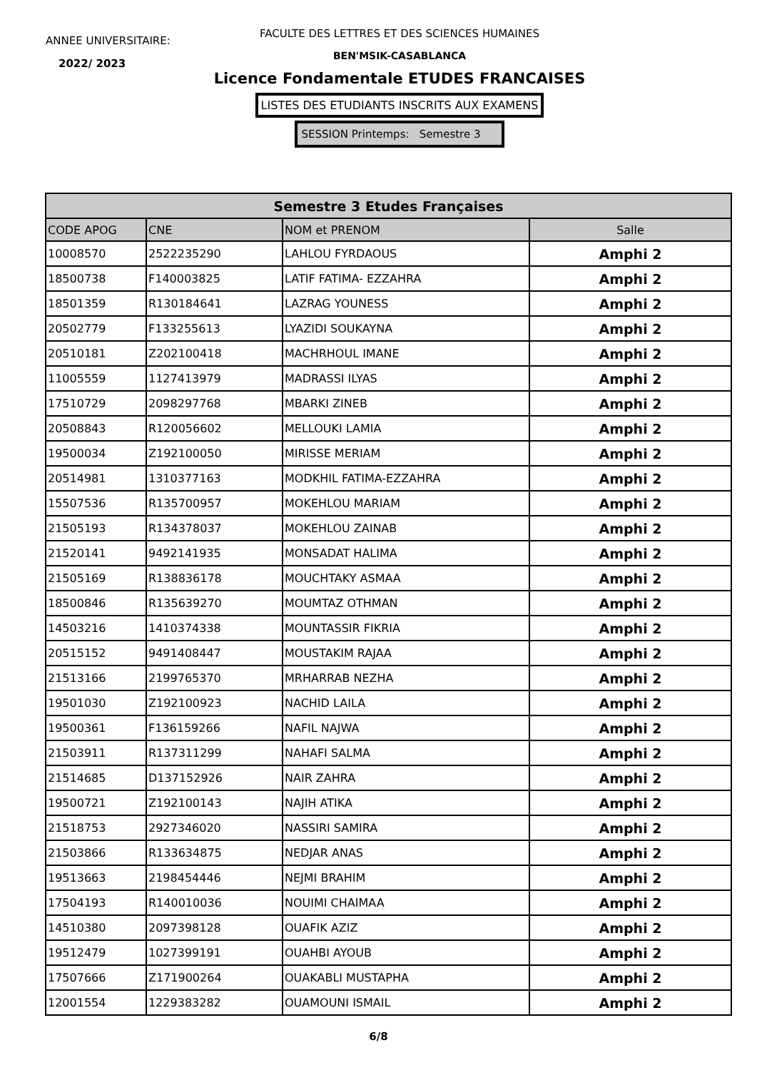ANNEE UNIVERSITAIRE:
2022/ 2023
FACULTE DES LETTRES ET DES SCIENCES HUMAINES
BEN'MSIK-CASABLANCA
Licence Fondamentale ETUDES FRANCAISES
LISTES DES ETUDIANTS INSCRITS AUX EXAMENS
SESSION Printemps: Semestre 3
| Semestre 3 Etudes Françaises | | | |
| CODE APOG | CNE | NOM et PRENOM | Salle |
| 10008570 | 2522235290 | LAHLOU FYRDAOUS | Amphi 2 |
| 18500738 | F140003825 | LATIF FATIMA- EZZAHRA | Amphi 2 |
| 18501359 | R130184641 | LAZRAG YOUNESS | Amphi 2 |
| 20502779 | F133255613 | LYAZIDI SOUKAYNA | Amphi 2 |
| 20510181 | Z202100418 | MACHRHOUL IMANE | Amphi 2 |
| 11005559 | 1127413979 | MADRASSI ILYAS | Amphi 2 |
| 17510729 | 2098297768 | MBARKI ZINEB | Amphi 2 |
| 20508843 | R120056602 | MELLOUKI LAMIA | Amphi 2 |
| 19500034 | Z192100050 | MIRISSE MERIAM | Amphi 2 |
| 20514981 | 1310377163 | MODKHIL FATIMA-EZZAHRA | Amphi 2 |
| 15507536 | R135700957 | MOKEHLOU MARIAM | Amphi 2 |
| 21505193 | R134378037 | MOKEHLOU ZAINAB | Amphi 2 |
| 21520141 | 9492141935 | MONSADAT HALIMA | Amphi 2 |
| 21505169 | R138836178 | MOUCHTAKY ASMAA | Amphi 2 |
| 18500846 | R135639270 | MOUMTAZ OTHMAN | Amphi 2 |
| 14503216 | 1410374338 | MOUNTASSIR FIKRIA | Amphi 2 |
| 20515152 | 9491408447 | MOUSTAKIM RAJAA | Amphi 2 |
| 21513166 | 2199765370 | MRHARRAB NEZHA | Amphi 2 |
| 19501030 | Z192100923 | NACHID LAILA | Amphi 2 |
| 19500361 | F136159266 | NAFIL NAJWA | Amphi 2 |
| 21503911 | R137311299 | NAHAFI SALMA | Amphi 2 |
| 21514685 | D137152926 | NAIR ZAHRA | Amphi 2 |
| 19500721 | Z192100143 | NAJIH ATIKA | Amphi 2 |
| 21518753 | 2927346020 | NASSIRI SAMIRA | Amphi 2 |
| 21503866 | R133634875 | NEDJAR ANAS | Amphi 2 |
| 19513663 | 2198454446 | NEJMI BRAHIM | Amphi 2 |
| 17504193 | R140010036 | NOUIMI CHAIMAA | Amphi 2 |
| 14510380 | 2097398128 | OUAFIK AZIZ | Amphi 2 |
| 19512479 | 1027399191 | OUAHBI AYOUB | Amphi 2 |
| 17507666 | Z171900264 | OUAKABLI MUSTAPHA | Amphi 2 |
| 12001554 | 1229383282 | OUAMOUNI ISMAIL | Amphi 2 |
6/8